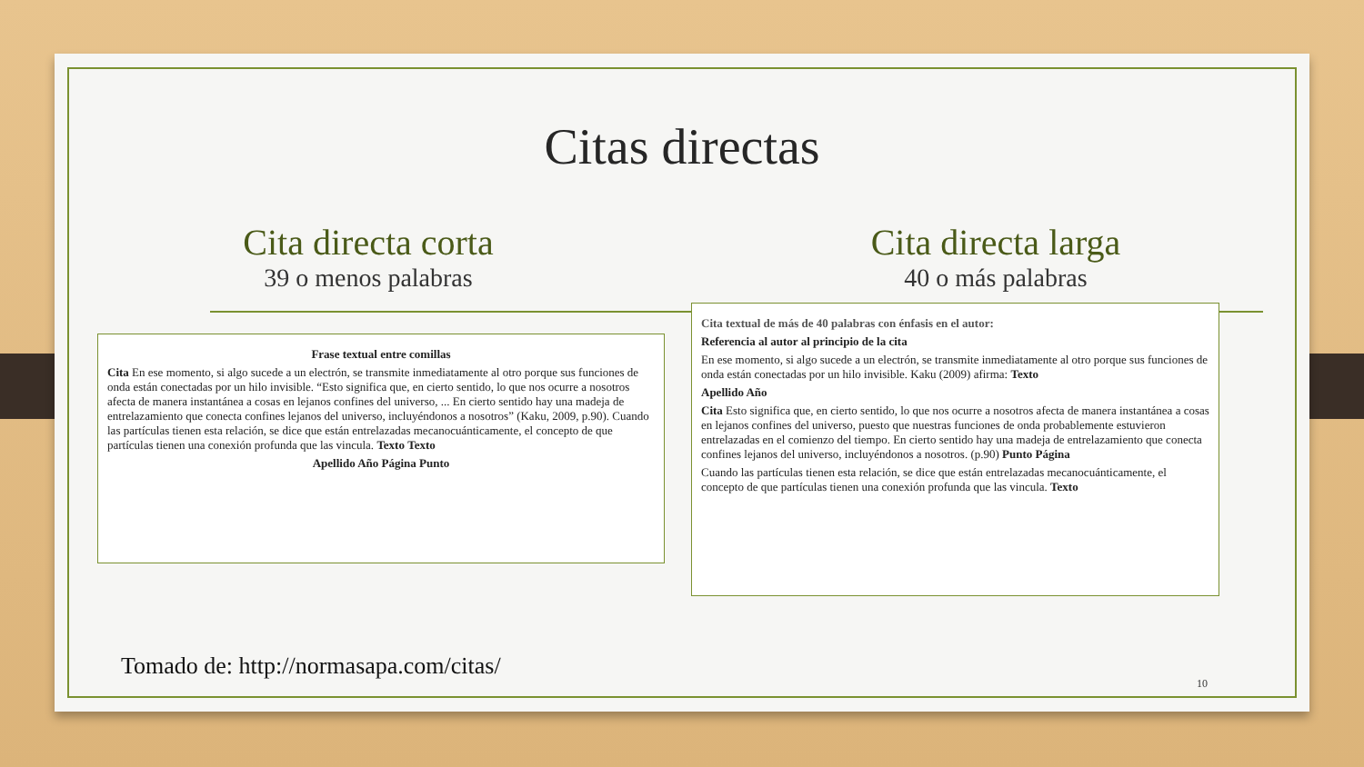Citas directas
Cita directa corta
39 o menos palabras
Cita directa larga
40 o más palabras
Frase textual entre comillas
Cita En ese momento, si algo sucede a un electrón, se transmite inmediatamente al otro porque sus funciones de onda están conectadas por un hilo invisible. “Esto significa que, en cierto sentido, lo que nos ocurre a nosotros afecta de manera instantánea a cosas en lejanos confines del universo, ... En cierto sentido hay una madeja de entrelazamiento que conecta confines lejanos del universo, incluyéndonos a nosotros” (Kaku, 2009, p.90). Cuando las partículas tienen esta relación, se dice que están entrelazadas mecanocuánticamente, el concepto de que partículas tienen una conexión profunda que las vincula. Texto Texto
Apellido Año Página Punto
Cita textual de más de 40 palabras con énfasis en el autor:
Referencia al autor al principio de la cita
En ese momento, si algo sucede a un electrón, se transmite inmediatamente al otro porque sus funciones de onda están conectadas por un hilo invisible. Kaku (2009) afirma: Texto
Apellido Año
Cita Esto significa que, en cierto sentido, lo que nos ocurre a nosotros afecta de manera instantánea a cosas en lejanos confines del universo, puesto que nuestras funciones de onda probablemente estuvieron entrelazadas en el comienzo del tiempo. En cierto sentido hay una madeja de entrelazamiento que conecta confines lejanos del universo, incluyéndonos a nosotros. (p.90) Punto Página
Cuando las partículas tienen esta relación, se dice que están entrelazadas mecanocuánticamente, el concepto de que partículas tienen una conexión profunda que las vincula. Texto
Tomado de: http://normasapa.com/citas/
10